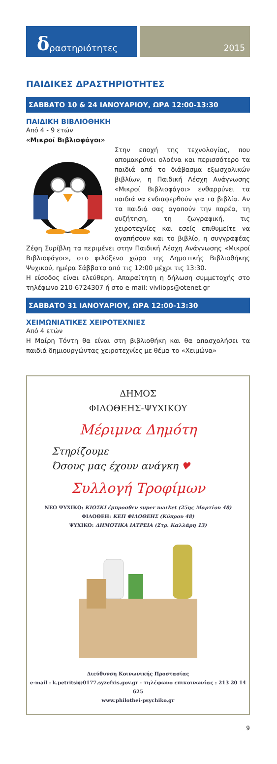δραστηριότητες
2015
ΠΑΙΔΙΚΕΣ ΔΡΑΣΤΗΡΙΟΤΗΤΕΣ
ΣΑΒΒΑΤΟ 10 & 24 ΙΑΝΟΥΑΡΙΟΥ, ΩΡΑ 12:00-13:30
ΠΑΙΔΙΚΗ ΒΙΒΛΙΟΘΗΚΗ
Από 4 - 9 ετών
«Μικροί Βιβλιοφάγοι»
Στην εποχή της τεχνολογίας, που απομακρύνει ολοένα και περισσότερο τα παιδιά από το διάβασμα εξωσχολικών βιβλίων, η Παιδική Λέσχη Ανάγνωσης «Μικροί Βιβλιοφάγοι» ενθαρρύνει τα παιδιά να ενδιαφερθούν για τα βιβλία. Αν τα παιδιά σας αγαπούν την παρέα, τη συζήτηση, τη ζωγραφική, τις χειροτεχνίες και εσείς επιθυμείτε να αγαπήσουν και το βιβλίο, η συγγραφέας Ζέφη Συρίβλη τα περιμένει στην Παιδική Λέσχη Ανάγνωσης «Μικροί Βιβλιοφάγοι», στο φιλόξενο χώρο της Δημοτικής Βιβλιοθήκης Ψυχικού, ημέρα Σάββατο από τις 12:00 μέχρι τις 13:30.
Η είσοδος είναι ελεύθερη. Απαραίτητη η δήλωση συμμετοχής στο τηλέφωνο 210-6724307 ή στο e-mail: vivliops@otenet.gr
ΣΑΒΒΑΤΟ 31 ΙΑΝΟΥΑΡΙΟΥ, ΩΡΑ 12:00-13:30
ΧΕΙΜΩΝΙΑΤΙΚΕΣ ΧΕΙΡΟΤΕΧΝΙΕΣ
Από 4 ετών
Η Μαίρη Τόντη θα είναι στη βιβλιοθήκη και θα απασχολήσει τα παιδιά δημιουργώντας χειροτεχνίες με θέμα το «Χειμώνα»
ΔΗΜΟΣ
ΦΙΛΟΘΕΗΣ-ΨΥΧΙΚΟΥ
Μέριμνα Δημότη
Στηρίζουμε
Όσους μας έχουν ανάγκη ♥
Συλλογή Τροφίμων
ΝΕΟ ΨΥΧΙΚΟ: ΚΙΟΣΚΙ έμπροσθεν super market (25ης Μαρτίου 48)
ΦΙΛΟΘΕΗ: ΚΕΠ ΦΙΛΟΘΕΗΣ (Κύπρου 48)
ΨΥΧΙΚΟ: ΔΗΜΟΤΙΚΑ ΙΑΤΡΕΙΑ (Στρ. Καλλάρη 13)
Διεύθυνση Κοινωνικής Προστασίας
e-mail : k.petritsi@0177.syzefxis.gov.gr - τηλέφωνο επικοινωνίας : 213 20 14 625
www.philothei-psychiko.gr
9